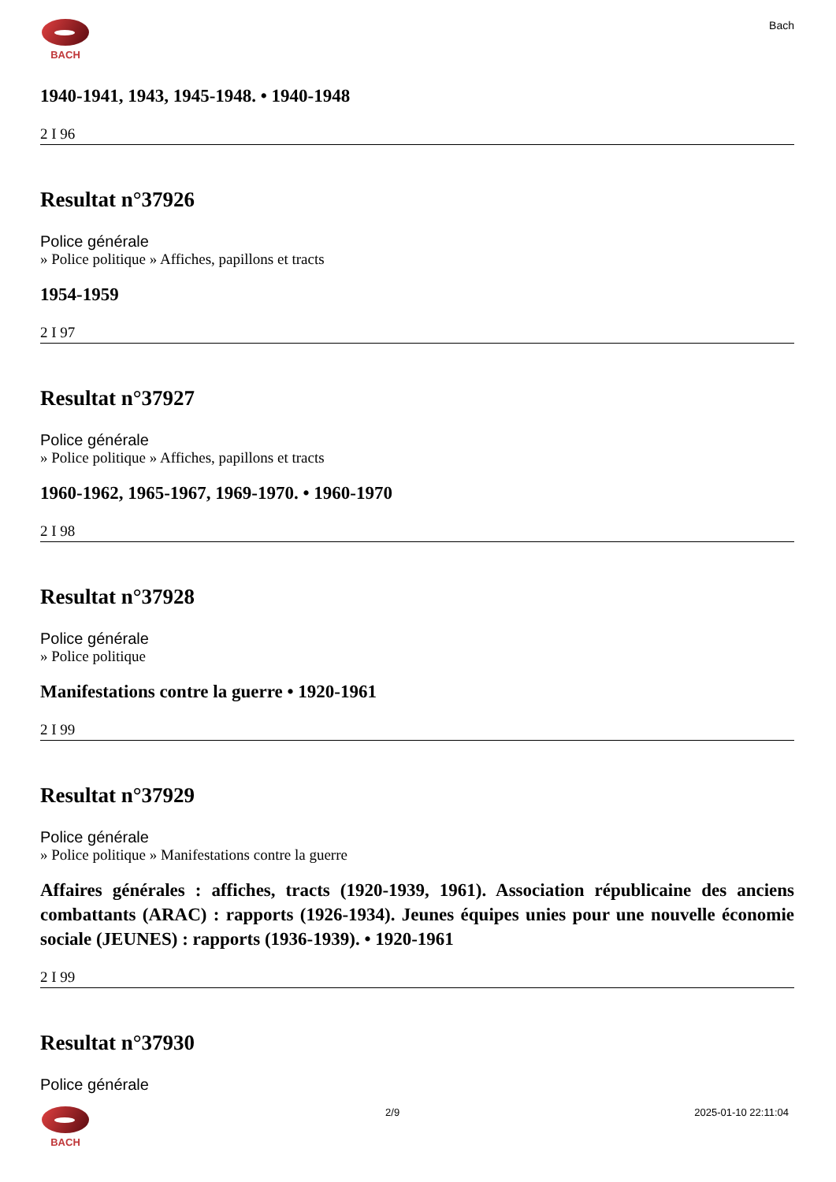BACH Bach
1940-1941, 1943, 1945-1948. • 1940-1948
2 I 96
Resultat n°37926
Police générale
» Police politique » Affiches, papillons et tracts
1954-1959
2 I 97
Resultat n°37927
Police générale
» Police politique » Affiches, papillons et tracts
1960-1962, 1965-1967, 1969-1970. • 1960-1970
2 I 98
Resultat n°37928
Police générale
» Police politique
Manifestations contre la guerre • 1920-1961
2 I 99
Resultat n°37929
Police générale
» Police politique » Manifestations contre la guerre
Affaires générales : affiches, tracts (1920-1939, 1961). Association républicaine des anciens combattants (ARAC) : rapports (1926-1934). Jeunes équipes unies pour une nouvelle économie sociale (JEUNES) : rapports (1936-1939). • 1920-1961
2 I 99
Resultat n°37930
Police générale
BACH 2/9 2025-01-10 22:11:04